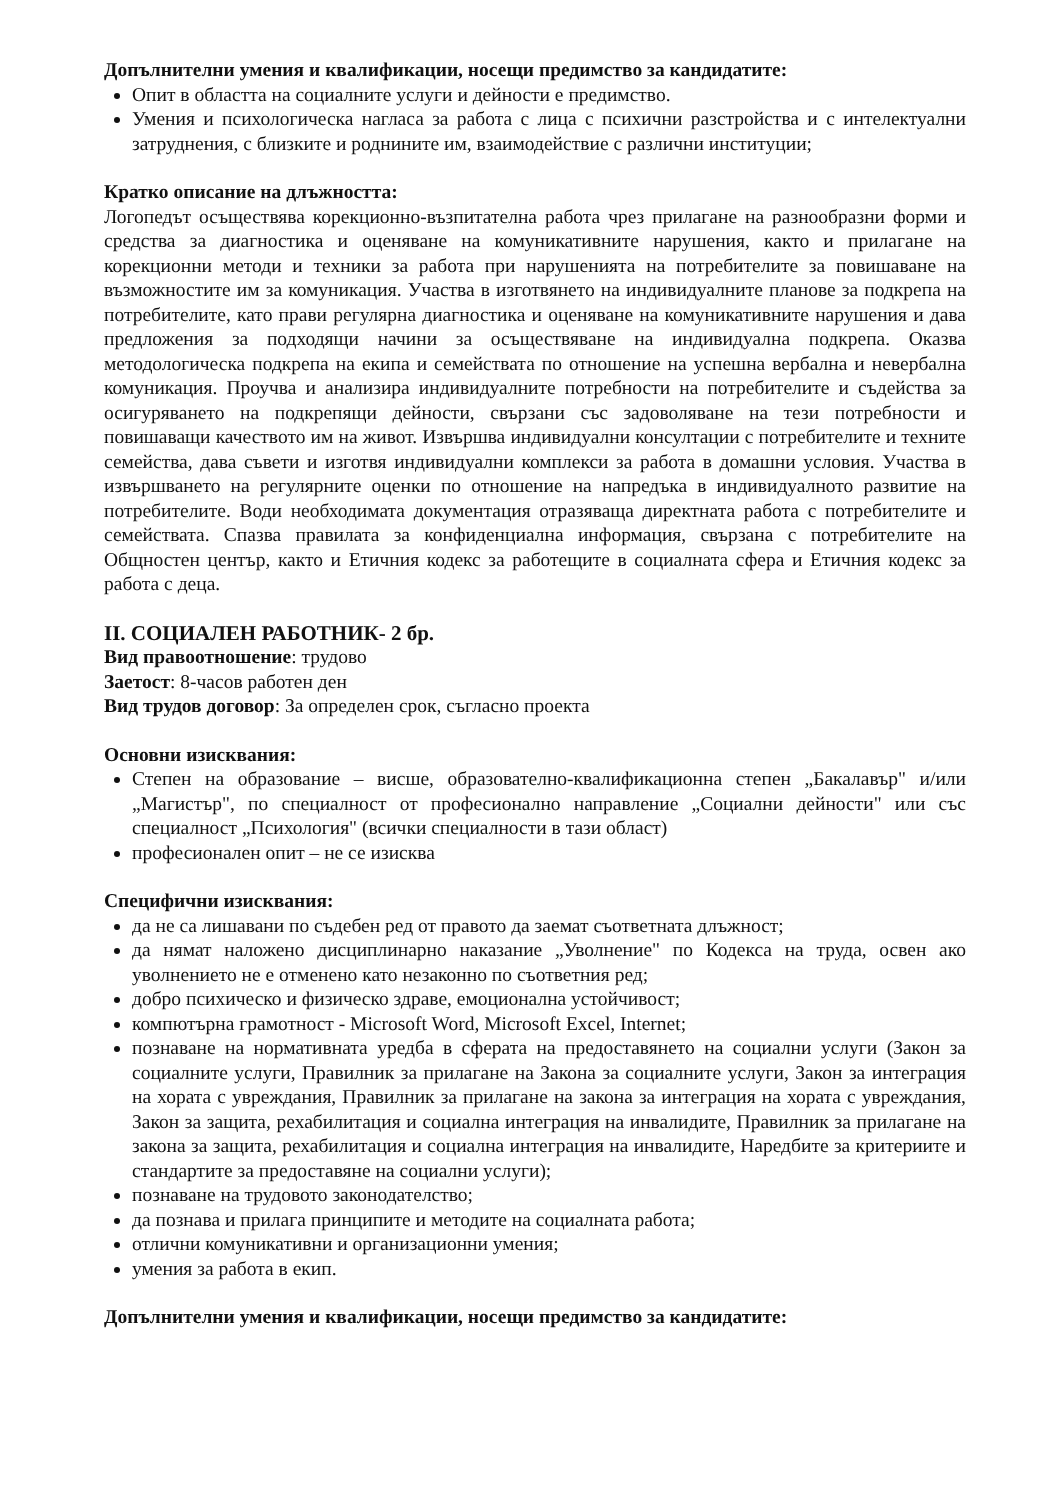Допълнителни умения и квалификации, носещи предимство за кандидатите:
Опит в областта на социалните услуги и дейности е предимство.
Умения и психологическа нагласа за работа с лица с психични разстройства и с интелектуални затруднения, с близките и роднините им, взаимодействие с различни институции;
Кратко описание на длъжността:
Логопедът осъществява корекционно-възпитателна работа чрез прилагане на разнообразни форми и средства за диагностика и оценяване на комуникативните нарушения, както и прилагане на корекционни методи и техники за работа при нарушенията на потребителите за повишаване на възможностите им за комуникация. Участва в изготвянето на индивидуалните планове за подкрепа на потребителите, като прави регулярна диагностика и оценяване на комуникативните нарушения и дава предложения за подходящи начини за осъществяване на индивидуална подкрепа. Оказва методологическа подкрепа на екипа и семействата по отношение на успешна вербална и невербална комуникация. Проучва и анализира индивидуалните потребности на потребителите и съдейства за осигуряването на подкрепящи дейности, свързани със задоволяване на тези потребности и повишаващи качеството им на живот. Извършва индивидуални консултации с потребителите и техните семейства, дава съвети и изготвя индивидуални комплекси за работа в домашни условия. Участва в извършването на регулярните оценки по отношение на напредъка в индивидуалното развитие на потребителите. Води необходимата документация отразяваща директната работа с потребителите и семействата. Спазва правилата за конфиденциална информация, свързана с потребителите на Общностен център, както и Етичния кодекс за работещите в социалната сфера и Етичния кодекс за работа с деца.
II. СОЦИАЛЕН РАБОТНИК- 2 бр.
Вид правоотношение: трудово
Заетост: 8-часов работен ден
Вид трудов договор: За определен срок, съгласно проекта
Основни изисквания:
Степен на образование – висше, образователно-квалификационна степен „Бакалавър" и/или „Магистър", по специалност от професионално направление „Социални дейности" или със специалност „Психология" (всички специалности в тази област)
професионален опит – не се изисква
Специфични изисквания:
да не са лишавани по съдебен ред от правото да заемат съответната длъжност;
да нямат наложено дисциплинарно наказание „Уволнение" по Кодекса на труда, освен ако уволнението не е отменено като незаконно по съответния ред;
добро психическо и физическо здраве, емоционална устойчивост;
компютърна грамотност - Microsoft Word, Microsoft Excel, Internet;
познаване на нормативната уредба в сферата на предоставянето на социални услуги (Закон за социалните услуги, Правилник за прилагане на Закона за социалните услуги, Закон за интеграция на хората с увреждания, Правилник за прилагане на закона за интеграция на хората с увреждания, Закон за защита, рехабилитация и социална интеграция на инвалидите, Правилник за прилагане на закона за защита, рехабилитация и социална интеграция на инвалидите, Наредбите за критериите и стандартите за предоставяне на социални услуги);
познаване на трудовото законодателство;
да познава и прилага принципите и методите на социалната работа;
отлични комуникативни и организационни умения;
умения за работа в екип.
Допълнителни умения и квалификации, носещи предимство за кандидатите: